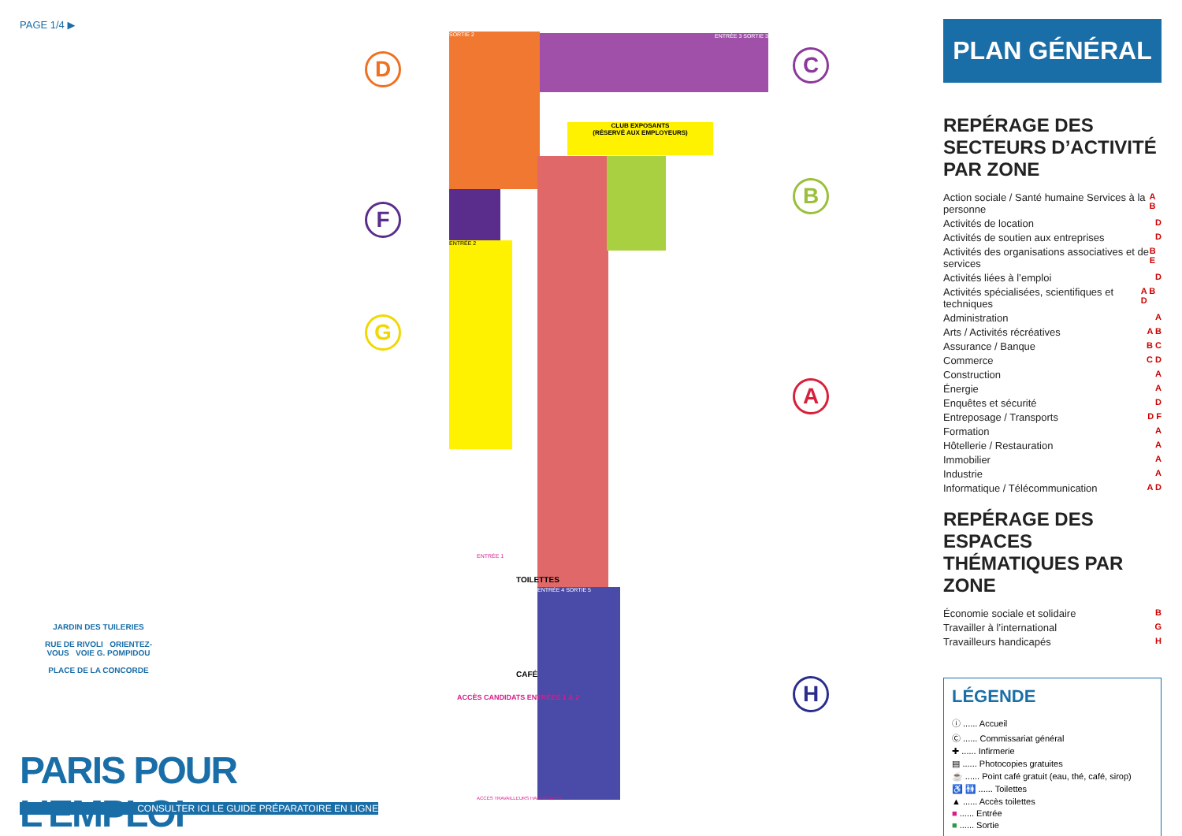PAGE 1/4 ▶
JARDIN DES TUILERIES
RUE DE RIVOLI ORIENTEZ-VOUS VOIE G. POMPIDOU
PLACE DE LA CONCORDE
PARIS POUR L’EMPLOI
CONSULTER ICI LE GUIDE PRÉPARATOIRE EN LIGNE
D
F
G
C
B
A
H
SORTIE 2 ENTRÉE 3 SORTIE 3
CLUB EXPOSANTS
(RÉSERVÉ AUX EMPLOYEURS)
ENTRÉE 2
ENTRÉE 4 SORTIE 5
TOILETTES
CAFÉ
ACCÈS CANDIDATS ENTRÉES 1 & 2
ACCÈS TRAVAILLEURS HANDICAPÉS
ENTRÉE 1
PLAN GÉNÉRAL
REPÉRAGE DES SECTEURS D’ACTIVITÉ PAR ZONE
Action sociale / Santé humaine Services à la personne A B
Activités de location D
Activités de soutien aux entreprises D
Activités des organisations associatives et de services B E
Activités liées à l’emploi D
Activités spécialisées, scientifiques et techniques A B D
Administration A
Arts / Activités récréatives A B
Assurance / Banque B C
Commerce C D
Construction A
Énergie A
Enquêtes et sécurité D
Entreposage / Transports D F
Formation A
Hôtellerie / Restauration A
Immobilier A
Industrie A
Informatique / Télécommunication A D
REPÉRAGE DES ESPACES THÉMATIQUES PAR ZONE
Économie sociale et solidaire B
Travailler à l’international G
Travailleurs handicapés H
LÉGENDE
ⓘ ...... Accueil
Ⓒ ...... Commissariat général
✚ ...... Infirmerie
▤ ...... Photocopies gratuites
☕ ...... Point café gratuit (eau, thé, café, sirop)
♿ 🚻 ...... Toilettes
▲ ...... Accès toilettes
■ ...... Entrée
■ ...... Sortie